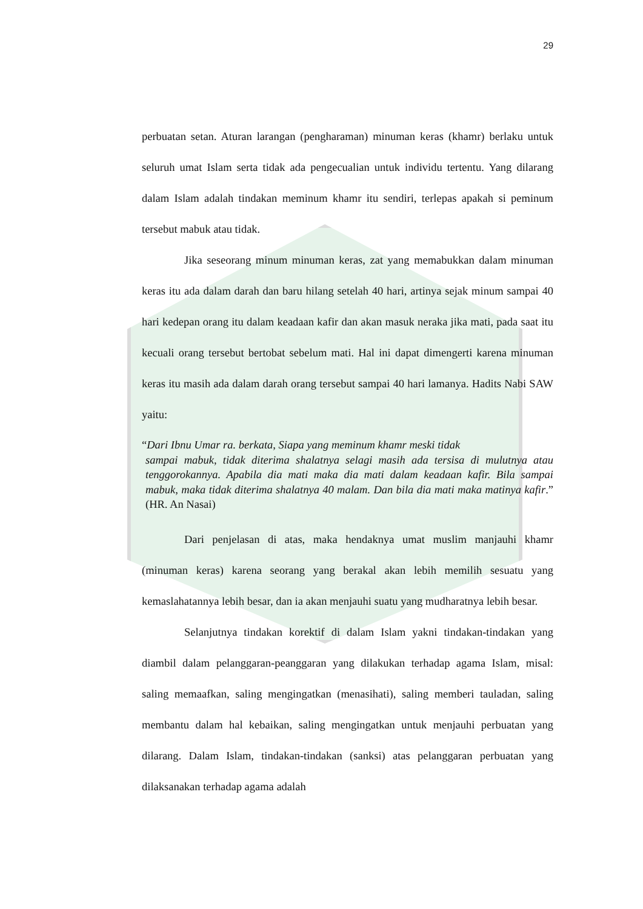29
perbuatan setan. Aturan larangan (pengharaman) minuman keras (khamr) berlaku untuk seluruh umat Islam serta tidak ada pengecualian untuk individu tertentu. Yang dilarang dalam Islam adalah tindakan meminum khamr itu sendiri, terlepas apakah si peminum tersebut mabuk atau tidak.
Jika seseorang minum minuman keras, zat yang memabukkan dalam minuman keras itu ada dalam darah dan baru hilang setelah 40 hari, artinya sejak minum sampai 40 hari kedepan orang itu dalam keadaan kafir dan akan masuk neraka jika mati, pada saat itu kecuali orang tersebut bertobat sebelum mati. Hal ini dapat dimengerti karena minuman keras itu masih ada dalam darah orang tersebut sampai 40 hari lamanya. Hadits Nabi SAW yaitu:
“Dari Ibnu Umar ra. berkata, Siapa yang meminum khamr meski tidak
sampai mabuk, tidak diterima shalatnya selagi masih ada tersisa di mulutnya atau tenggorokannya. Apabila dia mati maka dia mati dalam keadaan kafir. Bila sampai mabuk, maka tidak diterima shalatnya 40 malam. Dan bila dia mati maka matinya kafir.” (HR. An Nasai)
Dari penjelasan di atas, maka hendaknya umat muslim manjauhi khamr (minuman keras) karena seorang yang berakal akan lebih memilih sesuatu yang kemaslahatannya lebih besar, dan ia akan menjauhi suatu yang mudharatnya lebih besar.
Selanjutnya tindakan korektif di dalam Islam yakni tindakan-tindakan yang diambil dalam pelanggaran-peanggaran yang dilakukan terhadap agama Islam, misal: saling memaafkan, saling mengingatkan (menasihati), saling memberi tauladan, saling membantu dalam hal kebaikan, saling mengingatkan untuk menjauhi perbuatan yang dilarang. Dalam Islam, tindakan-tindakan (sanksi) atas pelanggaran perbuatan yang dilaksanakan terhadap agama adalah